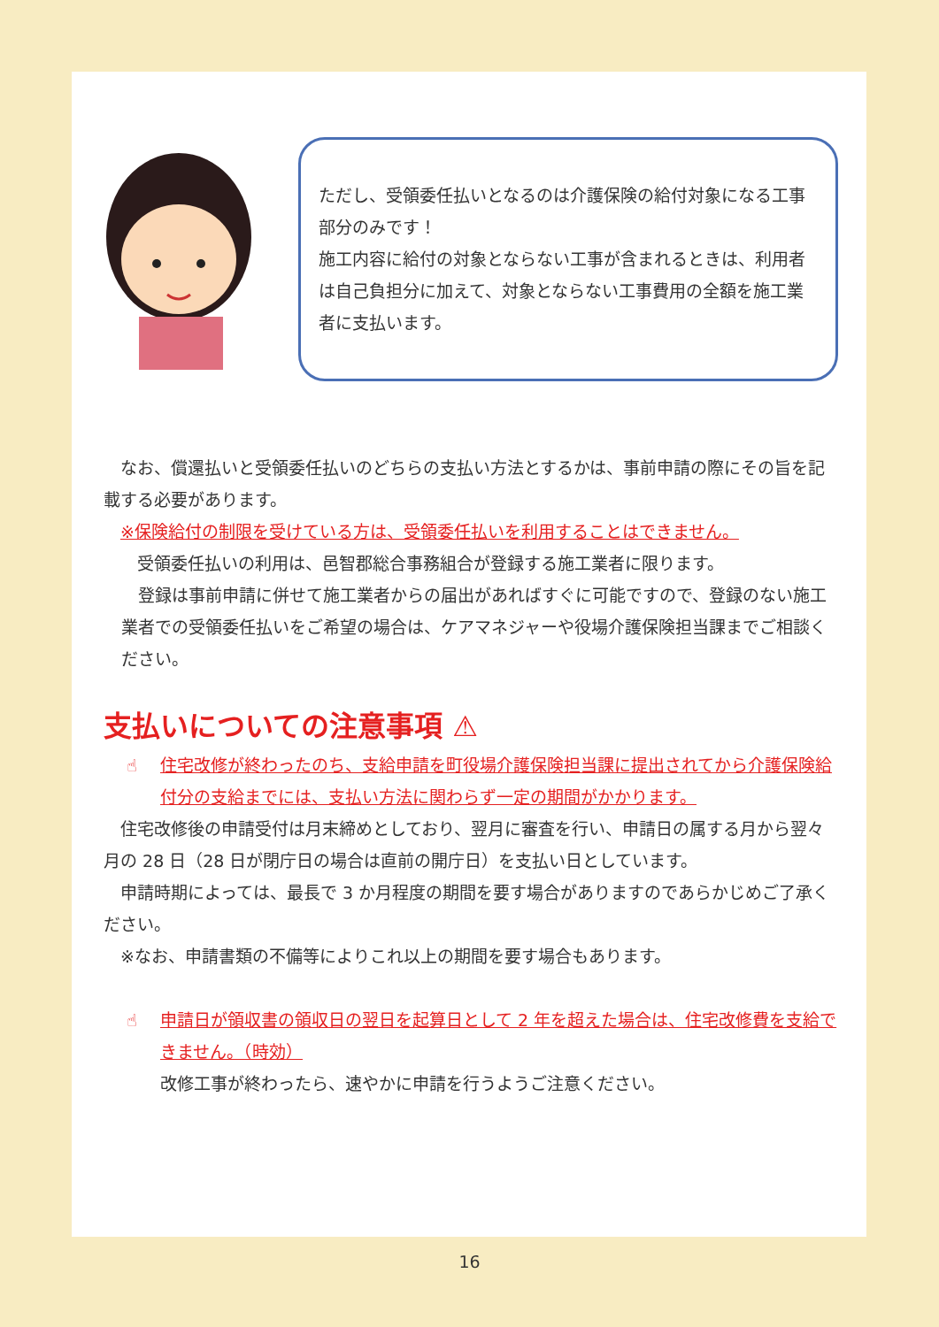ただし、受領委任払いとなるのは介護保険の給付対象になる工事部分のみです！
施工内容に給付の対象とならない工事が含まれるときは、利用者は自己負担分に加えて、対象とならない工事費用の全額を施工業者に支払います。
　なお、償還払いと受領委任払いのどちらの支払い方法とするかは、事前申請の際にその旨を記載する必要があります。
　※保険給付の制限を受けている方は、受領委任払いを利用することはできません。
　　受領委任払いの利用は、邑智郡総合事務組合が登録する施工業者に限ります。
　登録は事前申請に併せて施工業者からの届出があればすぐに可能ですので、登録のない施工業者での受領委任払いをご希望の場合は、ケアマネジャーや役場介護保険担当課までご相談ください。
支払いについての注意事項 ⚠
☝ 住宅改修が終わったのち、支給申請を町役場介護保険担当課に提出されてから介護保険給付分の支給までには、支払い方法に関わらず一定の期間がかかります。
　住宅改修後の申請受付は月末締めとしており、翌月に審査を行い、申請日の属する月から翌々月の 28 日（28 日が閉庁日の場合は直前の開庁日）を支払い日としています。
　申請時期によっては、最長で 3 か月程度の期間を要す場合がありますのであらかじめご了承ください。
　※なお、申請書類の不備等によりこれ以上の期間を要す場合もあります。
☝ 申請日が領収書の領収日の翌日を起算日として 2 年を超えた場合は、住宅改修費を支給できません。（時効）
改修工事が終わったら、速やかに申請を行うようご注意ください。
16